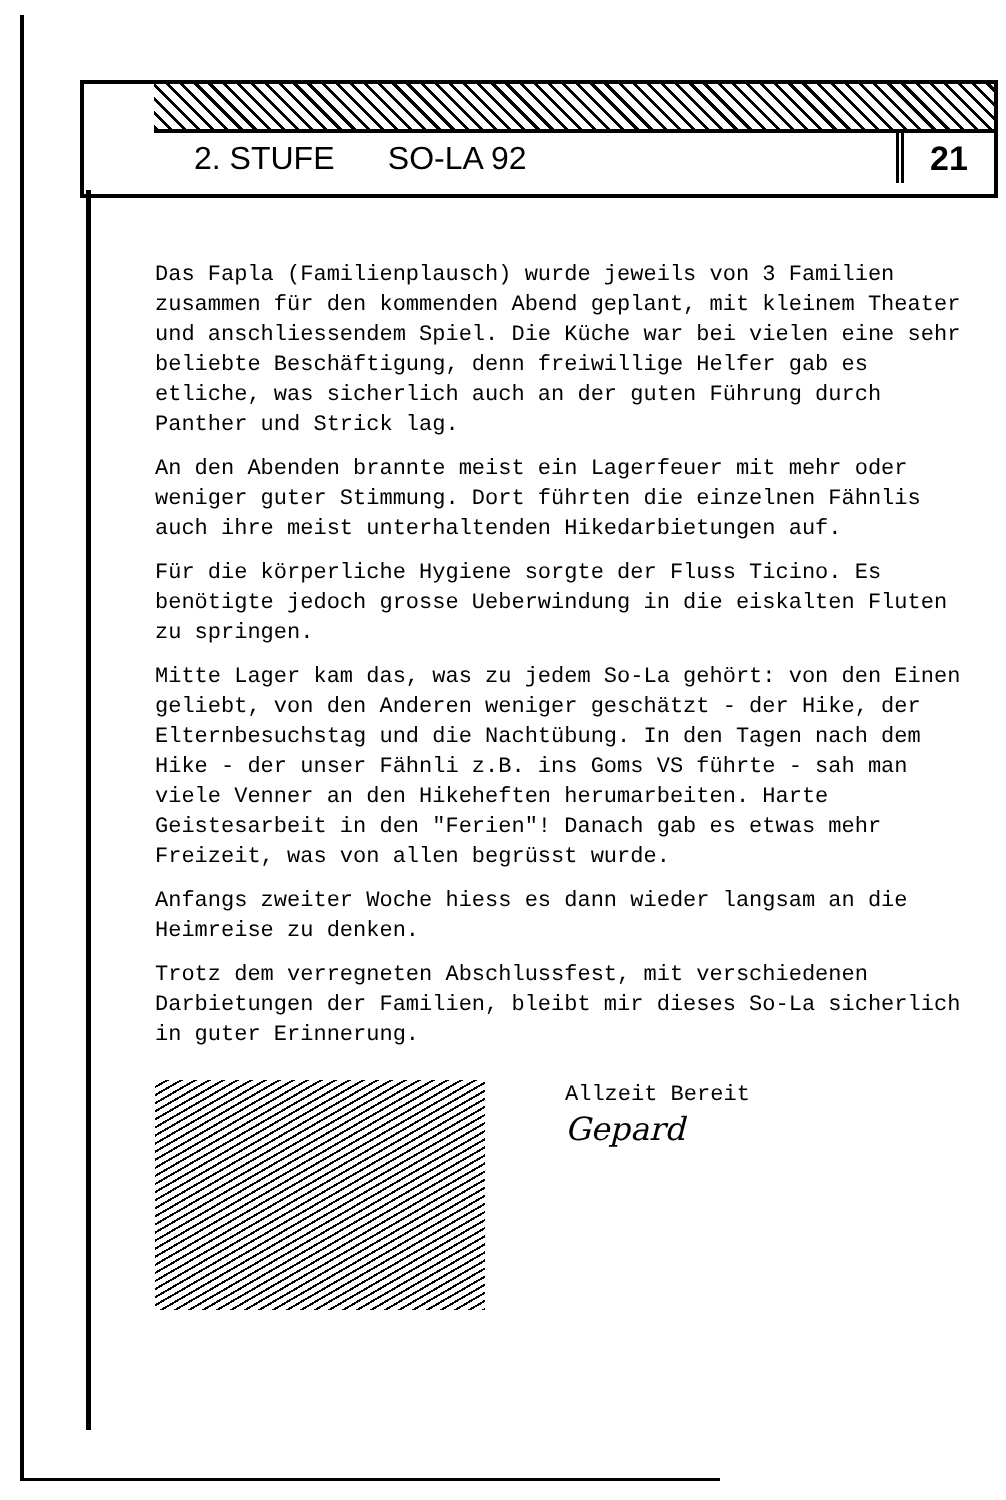2. STUFE SO-LA 92 21
Das Fapla (Familienplausch) wurde jeweils von 3 Familien zusammen für den kommenden Abend geplant, mit kleinem Theater und anschliessendem Spiel. Die Küche war bei vielen eine sehr beliebte Beschäftigung, denn freiwillige Helfer gab es etliche, was sicherlich auch an der guten Führung durch Panther und Strick lag.
An den Abenden brannte meist ein Lagerfeuer mit mehr oder weniger guter Stimmung. Dort führten die einzelnen Fähnlis auch ihre meist unterhaltenden Hikedarbietungen auf.
Für die körperliche Hygiene sorgte der Fluss Ticino. Es benötigte jedoch grosse Ueberwindung in die eiskalten Fluten zu springen.
Mitte Lager kam das, was zu jedem So-La gehört: von den Einen geliebt, von den Anderen weniger geschätzt - der Hike, der Elternbesuchstag und die Nachtübung. In den Tagen nach dem Hike - der unser Fähnli z.B. ins Goms VS führte - sah man viele Venner an den Hikeheften herumarbeiten. Harte Geistesarbeit in den "Ferien"! Danach gab es etwas mehr Freizeit, was von allen begrüsst wurde.
Anfangs zweiter Woche hiess es dann wieder langsam an die Heimreise zu denken.
Trotz dem verregneten Abschlussfest, mit verschiedenen Darbietungen der Familien, bleibt mir dieses So-La sicherlich in guter Erinnerung.
Allzeit Bereit
Gepard